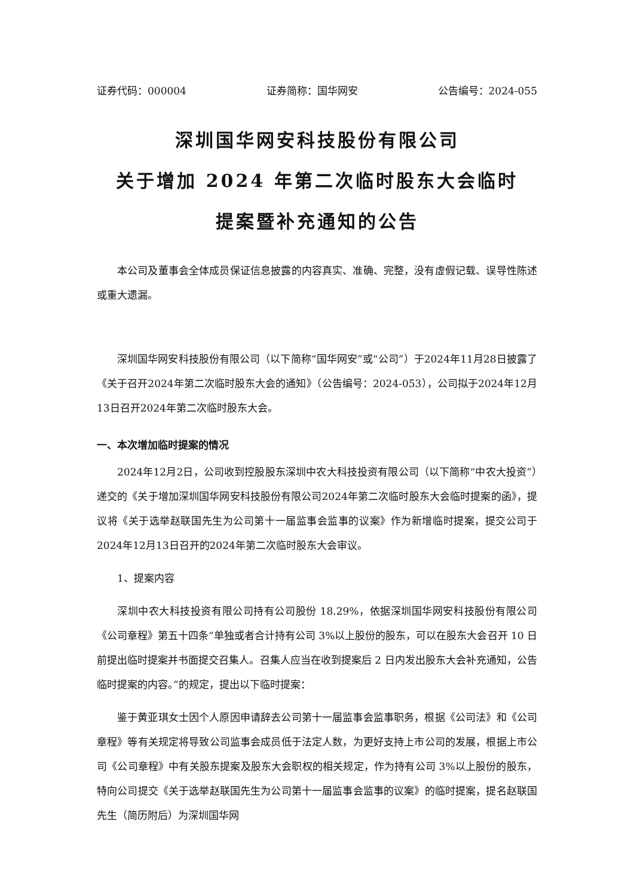证券代码：000004 证券简称：国华网安 公告编号：2024-055
深圳国华网安科技股份有限公司
关于增加 2024 年第二次临时股东大会临时
提案暨补充通知的公告
本公司及董事会全体成员保证信息披露的内容真实、准确、完整，没有虚假记载、误导性陈述或重大遗漏。
深圳国华网安科技股份有限公司（以下简称“国华网安”或“公司”）于2024年11月28日披露了《关于召开2024年第二次临时股东大会的通知》（公告编号：2024-053），公司拟于2024年12月13日召开2024年第二次临时股东大会。
一、本次增加临时提案的情况
2024年12月2日，公司收到控股股东深圳中农大科技投资有限公司（以下简称“中农大投资”）递交的《关于增加深圳国华网安科技股份有限公司2024年第二次临时股东大会临时提案的函》，提议将《关于选举赵联国先生为公司第十一届监事会监事的议案》作为新增临时提案，提交公司于2024年12月13日召开的2024年第二次临时股东大会审议。
1、提案内容
深圳中农大科技投资有限公司持有公司股份 18.29%，依据深圳国华网安科技股份有限公司《公司章程》第五十四条“单独或者合计持有公司 3%以上股份的股东，可以在股东大会召开 10 日前提出临时提案并书面提交召集人。召集人应当在收到提案后 2 日内发出股东大会补充通知，公告临时提案的内容。”的规定，提出以下临时提案：
鉴于黄亚琪女士因个人原因申请辞去公司第十一届监事会监事职务，根据《公司法》和《公司章程》等有关规定将导致公司监事会成员低于法定人数，为更好支持上市公司的发展，根据上市公司《公司章程》中有关股东提案及股东大会职权的相关规定，作为持有公司 3%以上股份的股东，特向公司提交《关于选举赵联国先生为公司第十一届监事会监事的议案》的临时提案，提名赵联国先生（简历附后）为深圳国华网